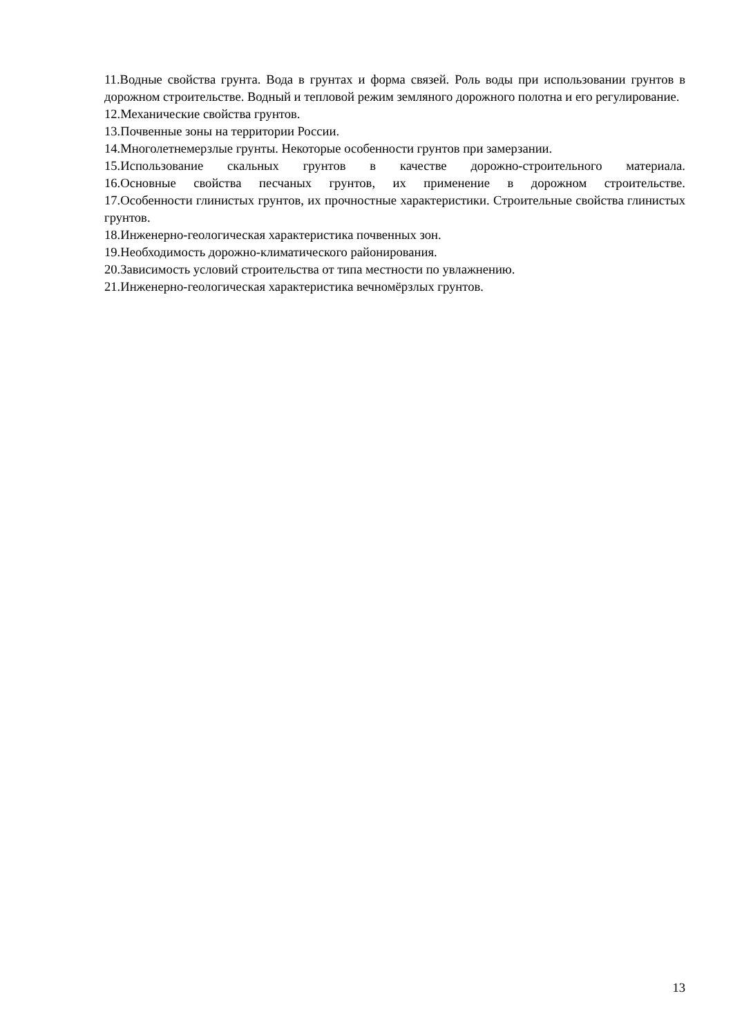11.Водные свойства грунта. Вода в грунтах и форма связей. Роль воды при использовании грунтов в дорожном строительстве. Водный и тепловой режим земляного дорожного полотна и его регулирование.
12.Механические свойства грунтов.
13.Почвенные зоны на территории России.
14.Многолетнемерзлые грунты. Некоторые особенности грунтов при замерзании.
15.Использование скальных грунтов в качестве дорожно-строительного материала.
16.Основные свойства песчаных грунтов, их применение в дорожном строительстве.
17.Особенности глинистых грунтов, их прочностные характеристики. Строительные свойства глинистых грунтов.
18.Инженерно-геологическая характеристика почвенных зон.
19.Необходимость дорожно-климатического районирования.
20.Зависимость условий строительства от типа местности по увлажнению.
21.Инженерно-геологическая характеристика вечномёрзлых грунтов.
13